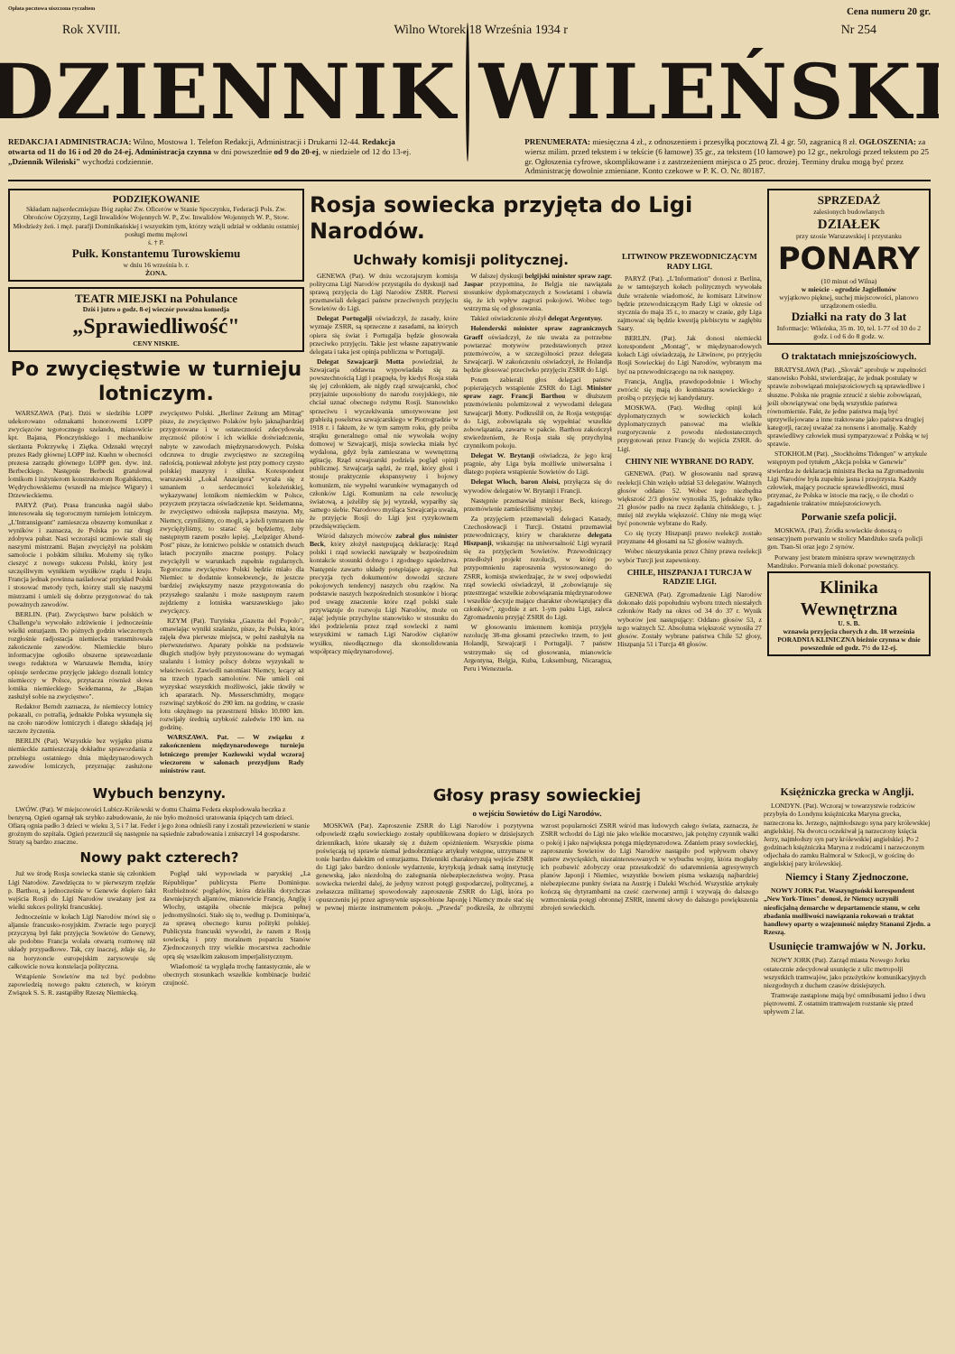Opłata pocztowa uiszczona ryczałtem Cena numeru 20 gr.
Rok XVIII. Wilno Wtorek 18 Września 1934 r Nr 254
DZIENNIK WILEŃSKI
REDAKCJA I ADMINISTRACJA: Wilno, Mostowa 1. Telefon Redakcji, Administracji i Drukarni 12-44. Redakcja otwarta od 11 do 16 i od 20 do 24-ej. Administracja czynna w dni powszednie od 9 do 20-ej, w niedziele od 12 do 13-ej. „Dziennik Wileński" wychodzi codziennie.
PRENUMERATA: miesięczna 4 zł., z odnoszeniem i przesyłką pocztową Zł. 4 gr. 50, zagranicą 8 zł. OGŁOSZENIA: za wiersz milim. przed tekstem i w tekście (6 łamowe) 35 gr., za tekstem (10 łamowe) po 12 gr., nekrologi przed tekstem po 25 gr. Ogłoszenia cyfrowe, skomplikowane i z zastrzeżeniem miejsca o 25 proc. drożej. Terminy druku mogą być przez Administrację dowolnie zmieniane. Konto czekowe w P. K. O. Nr. 80187.
PODZIĘKOWANIE
Składam najserdeczniejsze Bóg zapłać Zw. Oficerów w Stanie Spoczynku, Federacji Pols. Zw. Obrońców Ojczyzny, Legji Inwalidów Wojennych W. P., Zw. Inwalidów Wojennych W. P., Stow. Młodzieży żeń. i męż. parafji Dominikańskiej i wszystkim tym, którzy wzięli udział w oddaniu ostatniej posługi memu mężowi
ś. † P.
Pułk. Konstantemu Turowskiemu
w dniu 16 września b. r.
ŻONA.
TEATR MIEJSKI na Pohulance
Dziś i jutro o godz. 8-ej wieczór poważna komedja
„Sprawiedliwość"
CENY NISKIE.
Po zwycięstwie w turnieju lotniczym.
WARSZAWA (Pat). Dziś w siedzibie LOPP udekorowano odznakami honorowemi LOPP zwycięzców tegorocznego szelandu, mianowicie kpt. Bajana, Płonczyńskiego i mechaników sierżanta Pokrzywkę i Ziętka. Odznaki wręczył prezes Rady głównej LOPP inż. Kuehn w obecności prezesa zarządu głównego LOPP gen. dyw. inż. Berbeckiego. Następnie Berbecki gratulował lotnikom i inżynierom konstruktorom Rogalskiemu, Wędrychowskiemu (wszedł na miejsce Wigury) i Drzewieckiemu.
PARYŻ (Pat). Prasa francuska nagół słabo interesowała się tegorocznym turniejem lotniczym. „L'Intransigeant" zamieszcza obszerny komunikat z wyników i zaznacza, że Polska po raz drugi zdobywa puhar. Nasi wczorajsi uczniowie stali się naszymi mistrzami. Bajan zwyciężył na polskim samolocie i polskim silniku. Możemy się tylko cieszyć z nowego sukcesu Polski, który jest szczęśliwym wynikiem wysiłków rządu i kraju. Francja jednak powinna naśladować przykład Polski i stosować metody tych, którzy stali się naszymi mistrzami i umieli się dobrze przygotować do tak poważnych zawodów.
BERLIN. (Pat). Zwycięstwo barw polskich w Challenge'u wywołało zdziwienie i jednocześnie wielki entuzjazm. Do późnych godzin wieczornych rozgłośnie radjostacja niemiecka transmitowała zakończenie zawodów. Niemieckie biuro informacyjne ogłosiło obszerne sprawozdanie swego redaktora w Warszawie Berndta, który opisuje serdeczne przyjęcie jakiego doznali lotnicy niemieccy w Polsce, przytacza również słowa lotnika niemieckiego Seidemanna, że „Bajan zasłużył sobie na zwycięstwo".
Redaktor Berndt zaznacza, że niemieccy lotnicy pokazali, co potrafią, jednakże Polska wysunęła się na czoło narodów lotniczych i dlatego składają jej szczere życzenia.
BERLIN (Pat). Wszystkie bez wyjątku pisma niemieckie zamieszczają dokładne sprawozdania z przebiegu ostatniego dnia międzynarodowych zawodów lotniczych, przyznając zasłużone zwycięstwo Polski. „Berliner Zeitung am Mittag" pisze, że zwycięstwo Polaków było jaknajbardziej przygotowane i w ostateczności zdecydowała zręczność pilotów i ich wielkie doświadczenie, nabyte w zawodach międzynarodowych. Polska odczuwa to drugie zwycięstwo ze szczególną radością, ponieważ zdobyte jest przy pomocy czysto polskiej maszyny i silnika. Korespondent warszawski „Lokal Anzeigera" wyraża się z uznaniem o serdeczności koleżeńskiej, wykazywanej lotnikom niemieckim w Polsce, przyczem przytacza oświadczenie kpt. Seidemanna, że zwycięstwo odniosła najlepsza maszyna. My, Niemcy, czyniliśmy, co mogli, a jeżeli tymrazem nie zwyciężyliśmy, to starać się będziemy, żeby następnym razem poszło lepiej. „Leipziger Abend-Post" pisze, że lotnictwo polskie w ostatnich dwuch latach poczyniło znaczne postępy. Polacy zwyciężyli w warunkach zupełnie regularnych. Tegoroczne zwycięstwo Polski będzie miało dla Niemiec te dodatnie konsekwencje, że jeszcze bardziej zwiększymy nasze przygotowania do przyszłego szalanżu i może następnym razem zejdziemy z lotniska warszawskiego jako zwycięzcy.
RZYM (Pat). Turyńska „Gazetta del Popolo", omawiając wyniki szalanżu, pisze, że Polska, która zajęła dwa pierwsze miejsca, w pełni zasłużyła na pierwszeństwo. Aparaty polskie na podstawie długich studjów były przystosowane do wymagań szalanżu i lotnicy polscy dobrze wyzyskali te właściwości. Zawiedli natomiast Niemcy, lecący aż na trzech typach samolotów. Nie umieli oni wyzyskać wszystkich możliwości, jakie tkwiły w ich aparatach. Np. Messerschmidty, mogące rozwinąć szybkość do 290 km. na godzinę, w czasie lotu okrężnego na przestrzeni blisko 10.000 km. rozwijały średnią szybkość zaledwie 190 km. na godzinę.
WARSZAWA. Pat. — W związku z zakończeniem międzynarodowego turnieju lotniczego premjer Kozłowski wydał wczoraj wieczorem w salonach prezydjum Rady ministrów raut.
Rosja sowiecka przyjęta do Ligi Narodów.
Uchwały komisji politycznej.
GENEWA (Pat). W dniu wczorajszym komisja polityczna Ligi Narodów przystąpiła do dyskusji nad sprawą przyjęcia do Ligi Narodów ZSRR. Pierwsi przemawiali delegaci państw przeciwnych przyjęciu Sowietów do Ligi.
Delegat Portugalji oświadczył, że zasady, które wyznaje ZSRR, są sprzeczne z zasadami, na których opiera się świat i Portugalja będzie głosowała przeciwko przyjęciu. Takie jest własne zapatrywanie delegata i taka jest opinja publiczna w Portugalji.
Delegat Szwajcarji Motta powiedział, że Szwajcarja oddawna wypowiadała się za powszechnością Ligi i pragnęła, by kiedyś Rosja stała się jej członkiem, ale nigdy rząd szwajcarski, choć przyjaźnie usposobiony do narodu rosyjskiego, nie chciał uznać obecnego reżymu Rosji. Stanowisko sprzeciwu i wyczekiwania umotywowane jest grabieżą poselstwa szwajcarskiego w Piotrogradzie w 1918 r. i faktem, że w tym samym roku, gdy próba strajku generalnego omal nie wywołała wojny domowej w Szwajcarji, misja sowiecka miała być wydalona, gdyż była zamieszana w wewnętrzną agitację. Rząd szwajcarski podziela pogląd opinji publicznej. Szwajcarja sądzi, że rząd, który głosi i stosuje praktycznie ekspansywny i bojowy komunizm, nie wypełni warunków wymaganych od członków Ligi. Komunizm na cele rewolucję światową, a jeżeliby się jej wyrzekł, wyparłby się samego siebie. Narodowo myśląca Szwajcarja uważa, że przyjęcie Rosji do Ligi jest ryzykownem przedsięwzięciem.
Wśród dalszych mówców zabrał głos minister Beck, który złożył następującą deklarację: Rząd polski i rząd sowiecki nawiązały w bezpośrednim kontakcie stosunki dobrego i zgodnego sąsiedztwa. Następnie zawarto układy potępiające agresję. Już precyzja tych dokumentów dowodzi szczere pokojowych tendencyj naszych obu rządów. Na podstawie naszych bezpośrednich stosunków i biorąc pod uwagę znaczenie które rząd polski stale przywiązuje do rozwoju Ligi Narodów, może on zająć jedynie przychylne stanowisko w stosunku do idei podzielenia przez rząd sowiecki z nami wszystkimi w ramach Ligi Narodów ciężarów wysiłku, nieodłącznego dla skonsolidowania współpracy międzynarodowej.
W dalszej dyskusji belgijski minister spraw zagr. Jaspar przypomina, że Belgja nie nawiązała stosunków dyplomatycznych z Sowietami i obawia się, że ich wpływ zagrozi pokojowi. Wobec tego wstrzyma się od głosowania.
Takież oświadczenie złożył delegat Argentyny.
Holenderski minister spraw zagranicznych Graeff oświadczył, że nie uważa za potrzebne powtarzać motywów przedstawionych przez przemówców, a w szczególności przez delegata Szwajcarji. W zakończeniu oświadczył, że Holandja będzie głosować przeciwko przyjęciu ZSRR do Ligi.
Potem zabierali głos delegaci państw popierających wstąpienie ZSRR do Ligi. Minister spraw zagr. Francji Barthou w dłuższem przemówieniu polemizował z wywodami delegata Szwajcarji Motty. Podkreślił on, że Rosja wstępując do Ligi, zobowiązała się wypełniać wszelkie zobowiązania, zawarte w pakcie. Barthou zakończył stwierdzeniem, że Rosja stała się przychylną czynnikom pokoju.
Delegat W. Brytanji oświadcza, że jego kraj pragnie, aby Liga była możliwie uniwersalna i dlatego popiera wstąpienie Sowietów do Ligi.
Delegat Włoch, baron Aloisi, przyłącza się do wywodów delegatów W. Brytanji i Francji.
Następnie przemawiał minister Beck, którego przemówienie zamieściliśmy wyżej.
Za przyjęciem przemawiali delegaci Kanady, Czechosłowacji i Turcji. Ostatni przemawiał przewodniczący, który w charakterze delegata Hiszpanji, wskazując na uniwersalność Ligi wyraził się za przyjęciem Sowietów. Przewodniczący przedłożył projekt rezolucji, w której po przypomnieniu zaproszenia wystosowanego do ZSRR, komisja stwierdzając, że w swej odpowiedzi rząd sowiecki oświadczył, iż „zobowiązuje się przestrzegać wszelkie zobowiązania międzynarodowe i wszelkie decyzje mające charakter obowiązujący dla członków", zgodnie z art. 1-ym paktu Ligi, zaleca Zgromadzeniu przyjąć ZSRR do Ligi.
W głosowaniu imiennem komisja przyjęła rezolucję 38-ma głosami przeciwko trzem, to jest Holandji, Szwajcarji i Portugalji. 7 państw wstrzymało się od głosowania, mianowicie Argentyna, Belgja, Kuba, Luksemburg, Nicaragua, Peru i Wenezuela.
LITWINOW PRZEWODNICZĄCYM RADY LIGI.
PARYŻ (Pat). „L'Information" donosi z Berlina, że w tamtejszych kołach politycznych wywołała duże wrażenie wiadomość, że komisarz Litwinow będzie przewodniczącym Rady Ligi w okresie od stycznia do maja 35 r., to znaczy w czasie, gdy Liga zajmować się będzie kwestją plebiscytu w zagłębiu Saary.
BERLIN. (Pat). Jak donosi niemiecki korespondent „Montag", w międzynarodowych kołach Ligi oświadczają, że Litwinow, po przyjęciu Rosji Sowieckiej do Ligi Narodów, wybranym ma być na przewodniczącego na rok następny.
Francja, Anglja, prawdopodobnie i Włochy zwrócić się mają do komisarza sowieckiego z prośbą o przyjęcie tej kandydatury.
MOSKWA. (Pat). Według opinji kół dyplomatycznych w sowieckich kołach dyplomatycznych panować ma wielkie rozgoryczenie z powodu niedostatecznych przygotowań przez Francję do wejścia ZSRR. do Ligi.
CHINY NIE WYBRANE DO RADY.
GENEWA. (Pat). W głosowaniu nad sprawą reelekcji Chin wzięło udział 53 delegatów. Ważnych głosów oddano 52. Wobec tego niezbędna większość 2/3 głosów wynosiła 35, jednakże tylko 21 głosów padło na rzecz żądania chińskiego, t. j. mniej niż zwykła większość. Chiny nie mogą więc być ponownie wybrane do Rady.
Co się tyczy Hiszpanji prawo reelekcji zostało przyznane 44 głosami na 52 głosów ważnych.
Wobec nieuzyskania przez Chiny prawa reelekcji wybór Turcji jest zapewniony.
CHILE, HISZPANJA I TURCJA W RADZIE LIGI.
GENEWA (Pat). Zgromadzenie Ligi Narodów dokonało dziś popołudniu wyboru trzech niestałych członków Rady na okres od 34 do 37 r. Wynik wyborów jest następujący: Oddano głosów 53, z tego ważnych 52. Absolutna większość wynosiła 27 głosów. Zostały wybrane państwa Chile 52 głosy, Hiszpanja 51 i Turcja 48 głosów.
SPRZEDAŻ
zalesionych budowlanych
DZIAŁEK
przy szosie Warszawskiej i przystanku
PONARY
(10 minut od Wilna)
w mieście - ogrodzie Jagiellonów
wyjątkowo pięknej, suchej miejscowości, planowo urządzonem osiedlu.
Działki na raty do 3 lat
Informacje: Wileńska, 35 m. 10, tel. 1-77 od 10 do 2 godz. i od 6 do 8 godz. w.
O traktatach mniejszościowych.
BRATYSŁAWA (Pat). „Slovak" aprobuje w zupełności stanowisko Polski, stwierdzając, że jednak postulaty w sprawie zobowiązań mniejszościowych są sprawiedliwe i słuszne. Polska nie pragnie zrzucić z siebie zobowiązań, jeśli obowiązywać one będą wszystkie państwa równomiernie. Fakt, że jedne państwa mają być uprzywilejowane a inne traktowane jako państwa drugiej kategorji, raczej uważać za nonsens i anomalję. Każdy sprawiedliwy człowiek musi sympatyzować z Polską w tej sprawie.
STOKHOLM (Pat). „Stockholms Tidengen" w artykule wstępnym pod tytułem „Akcja polska w Genewie" stwierdza że deklaracja ministra Becka na Zgromadzeniu Ligi Narodów była zupełnie jasna i przejrzysta. Każdy człowiek, mający poczucie sprawiedliwości, musi przyznać, że Polska w istocie ma rację, o ile chodzi o zagadnienie traktatów mniejszościowych.
Porwanie szefa policji.
MOSKWA. (Pat). Źródła sowieckie donoszą o sensacyjnem porwaniu w stolicy Mandżuko szefa policji gen. Tsan-Si oraz jego 2 synów.
Porwany jest bratem ministra spraw wewnętrznych Mandżuko. Porwania mieli dokonać powstańcy.
Klinika Wewnętrzna
U. S. B.
wznawia przyjęcia chorych z dn. 18 września PORADNIA KLINICZNA bieżnie czynna w dnie powszednie od godz. 7½ do 12-ej.
Wybuch benzyny.
LWÓW. (Pat). W miejscowości Lubicz-Królewski w domu Chaima Federa eksplodowała beczka z benzyną. Ogień ogarnął tak szybko zabudowanie, że nie było możności uratowania śpiących tam dzieci. Ofiarą ognia padło 3 dzieci w wieku 3, 5 i 7 lat. Feder i jego żona odnieśli rany i zostali przewiezieni w stanie groźnym do szpitala. Ogień przerzucił się następnie na sąsiednie zabudowania i zniszczył 14 gospodarstw. Straty są bardzo znaczne.
Nowy pakt czterech?
Już we środę Rosja sowiecka stanie się członkiem Ligi Narodów. Zawdzięcza to w pierwszym rzędzie p. Barthou, a jednocześnie w Genewie dopiero fakt wejścia Rosji do Ligi Narodów uważany jest za wielki sukces polityki francuskiej.
Jednocześnie w kołach Ligi Narodów mówi się o aljansie francusko-rosyjskim. Zwracie tego pozycji przyczyną był fakt przyjęcia Sowietów do Genewy, ale podobno Francja wolała otwartą rozmowę niż układy przypadkowe. Tak, czy inaczej, zdaje się, że na horyzoncie europejskim zarysowuje się całkowicie nowa konstelacja polityczna.
Wstąpienie Sowietów ma też być podobno zapowiedzią nowego paktu czterech, w którym Związek S. S. R. zastąpiłby Rzeszę Niemiecką.
Pogląd taki wypowiada w paryskiej „La République" publicysta Pierre Dominique. Rozbieżność poglądów, która dzieliła dotychczas dawniejszych aljantów, mianowicie Francję, Anglję i Włochy, ustąpiła obecnie miejsca pełnej jednomyślności. Stało się to, według p. Dominique'a, za sprawą obecnego kursu polityki polskiej. Publicysta francuski wywodzi, że razem z Rosją sowiecką i przy moralnem poparciu Stanów Zjednoczonych trzy wielkie mocarstwa zachodnie oprą się wszelkim zakusom imperjalistycznym.
Wiadomość ta wygląda trochę fantastycznie, ale w obecnych stosunkach wszelkie kombinacje budzić czujność.
Głosy prasy sowieckiej
o wejściu Sowietów do Ligi Narodów.
MOSKWA (Pat). Zaproszenie ZSRR do Ligi Narodów i pozytywna odpowiedź rządu sowieckiego zostały opublikowana dopiero w dzisiejszych dziennikach, które ukazały się z dużem opóźnieniem. Wszystkie pisma poświęcają tej sprawie niemal jednobrzmiące artykuły wstępne, utrzymane w tonie bardzo dalekim od entuzjazmu. Dzienniki charakteryzują wejście ZSRR do Ligi jako bardzo doniosłe wydarzenie, krytykują jednak samą instytucję genewską, jako niezdolną do zażegnania niebezpieczeństwa wojny. Prasa sowiecka twierdzi dalej, że jedyny wzrost potęgi gospodarczej, politycznej, a zwłaszcza militarnej spowodowały zaproszenie ZSRR do Ligi, która po opuszczeniu jej przez agresywnie usposobione Japonję i Niemcy może stać się w pewnej mierze instrumentem pokoju. „Prawda" podkreśla, że olbrzymi wzrost popularności ZSRR wśród mas ludowych całego świata, zaznacza, że ZSRR wchodzi do Ligi nie jako wielkie mocarstwo, jak potężny czynnik walki o pokój i jako największa potęga międzynarodowa. Zdaniem prasy sowieckiej, zaproszenie Sowietów do Ligi Narodów nastąpiło pod wpływem obawy państw zwycięskich, niezainteresowanych w wybuchu wojny, która mogłaby ich pozbawić zdobyczy oraz przeszkodzić do udaremnienia agresywnych planów Japonji i Niemiec, wszystkie bowiem pisma wskazują najbardziej niebezpieczne punkty świata na Austrję i Daleki Wschód. Wszystkie artykuły kończą się dytyrambami na cześć czerwonej armji i wzywają do dalszego wzmocnienia potęgi obronnej ZSRR, innemi słowy do dalszego powiększenia zbrojeń sowieckich.
Księżniczka grecka w Anglji.
LONDYN. (Pat). Wczoraj w towarzystwie rodziców przybyła do Londynu księżniczka Maryna grecka, narzeczona ks. Jerzego, najmłodszego syna pary królewskiej angielskiej. Na dworcu oczekiwał ją narzeczony księcia Jerzy, najmłodszy syn pary królewskiej angielskiej. Po 2 godzinach księżniczka Maryna z rodzicami i narzeczonym odjechała do zamku Balmoral w Szkocji, w gościnę do angielskiej pary królewskiej.
Niemcy i Stany Zjednoczone.
NOWY JORK Pat. Waszyngtoński korespondent „New York-Times" donosi, że Niemcy uczynili nieoficjalną demarche w departamencie stanu, w celu zbadania możliwości nawiązania rokowań o traktat handlowy oparty o wzajemność między Stanami Zjedn. a Rzeszą.
Usunięcie tramwajów w N. Jorku.
NOWY JORK (Pat). Zarząd miasta Nowego Jorku ostatecznie zdecydował usunięcie z ulic metropolji wszystkich tramwajów, jako przeżytków komunikacyjnych niezgodnych z duchem czasów dzisiejszych.
Tramwaje zastąpione mają być omnibusami jedno i dwu piętrowemi. Z ostatnim tramwajem rozstanie się przed upływem 2 lat.